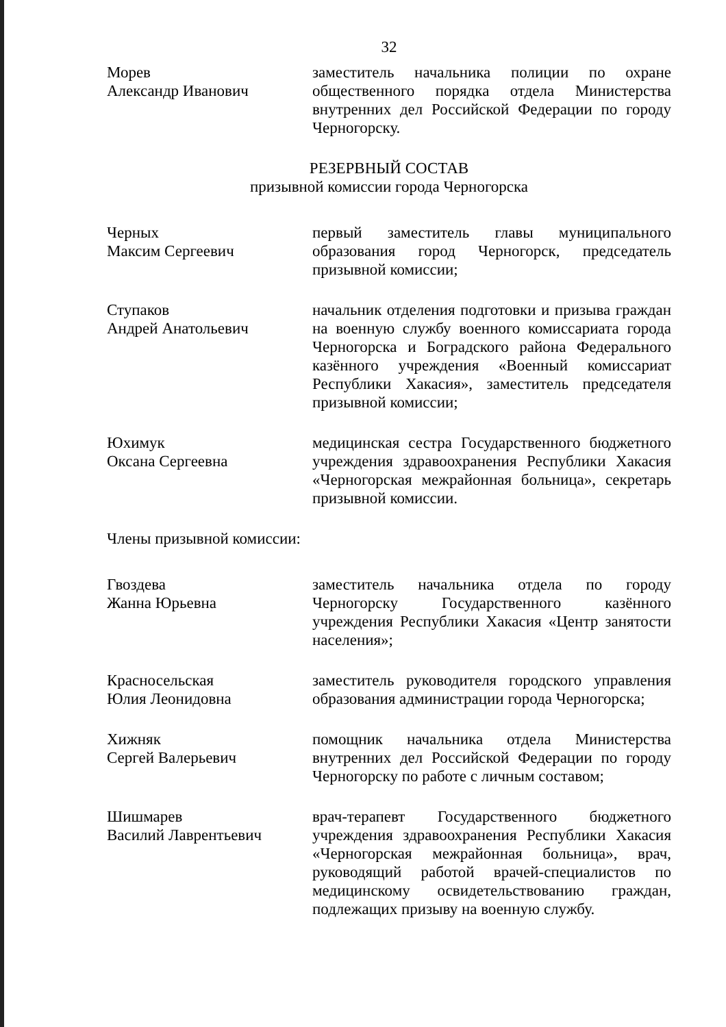32
Морев
Александр Иванович
заместитель начальника полиции по охране общественного порядка отдела Министерства внутренних дел Российской Федерации по городу Черногорску.
РЕЗЕРВНЫЙ СОСТАВ
призывной комиссии города Черногорска
Черных
Максим Сергеевич
первый заместитель главы муниципального образования город Черногорск, председатель призывной комиссии;
Ступаков
Андрей Анатольевич
начальник отделения подготовки и призыва граждан на военную службу военного комиссариата города Черногорска и Боградского района Федерального казённого учреждения «Военный комиссариат Республики Хакасия», заместитель председателя призывной комиссии;
Юхимук
Оксана Сергеевна
медицинская сестра Государственного бюджетного учреждения здравоохранения Республики Хакасия «Черногорская межрайонная больница», секретарь призывной комиссии.
Члены призывной комиссии:
Гвоздева
Жанна Юрьевна
заместитель начальника отдела по городу Черногорску Государственного казённого учреждения Республики Хакасия «Центр занятости населения»;
Красносельская
Юлия Леонидовна
заместитель руководителя городского управления образования администрации города Черногорска;
Хижняк
Сергей Валерьевич
помощник начальника отдела Министерства внутренних дел Российской Федерации по городу Черногорску по работе с личным составом;
Шишмарев
Василий Лаврентьевич
врач-терапевт Государственного бюджетного учреждения здравоохранения Республики Хакасия «Черногорская межрайонная больница», врач, руководящий работой врачей-специалистов по медицинскому освидетельствованию граждан, подлежащих призыву на военную службу.